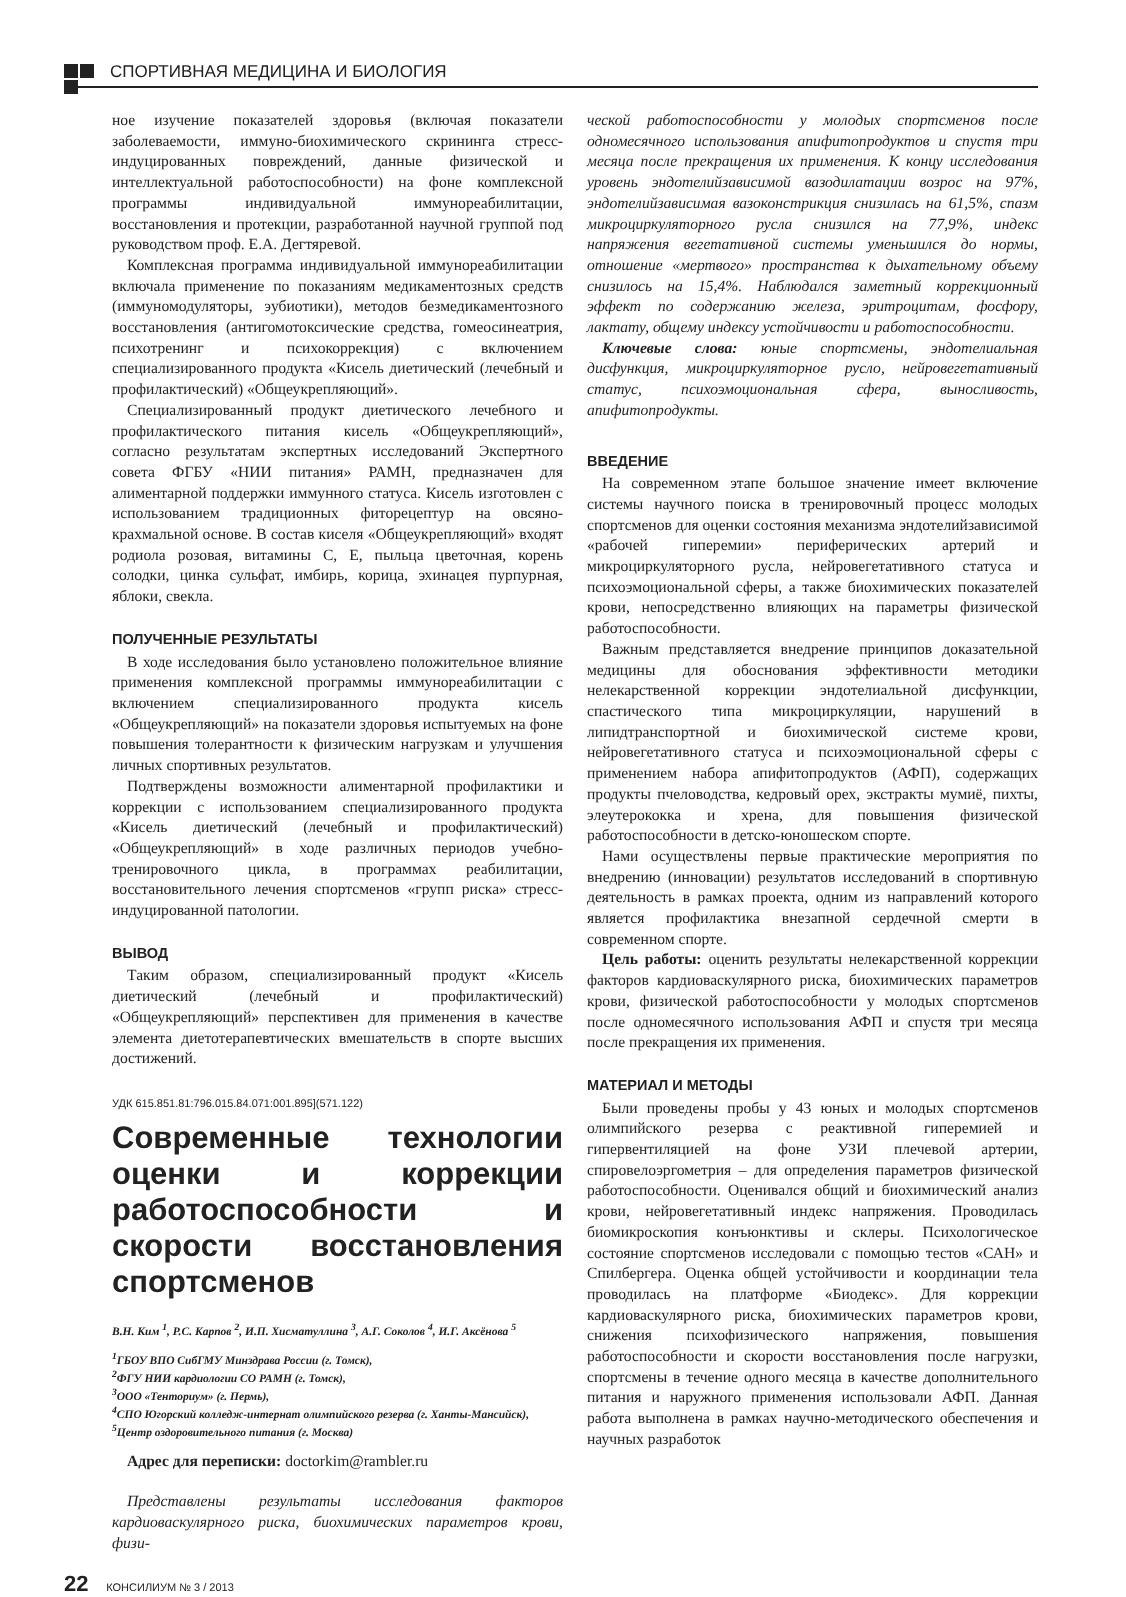СПОРТИВНАЯ МЕДИЦИНА И БИОЛОГИЯ
ное изучение показателей здоровья (включая показатели заболеваемости, иммуно-биохимического скрининга стресс-индуцированных повреждений, данные физической и интеллектуальной работоспособности) на фоне комплексной программы индивидуальной иммунореабилитации, восстановления и протекции, разработанной научной группой под руководством проф. Е.А. Дегтяревой.
Комплексная программа индивидуальной иммунореабилитации включала применение по показаниям медикаментозных средств (иммуномодуляторы, эубиотики), методов безмедикаментозного восстановления (антигомотоксические средства, гомеосинеатрия, психотренинг и психокоррекция) с включением специализированного продукта «Кисель диетический (лечебный и профилактический) «Общеукрепляющий».
Специализированный продукт диетического лечебного и профилактического питания кисель «Общеукрепляющий», согласно результатам экспертных исследований Экспертного совета ФГБУ «НИИ питания» РАМН, предназначен для алиментарной поддержки иммунного статуса. Кисель изготовлен с использованием традиционных фиторецептур на овсяно-крахмальной основе. В состав киселя «Общеукрепляющий» входят родиола розовая, витамины С, Е, пыльца цветочная, корень солодки, цинка сульфат, имбирь, корица, эхинацея пурпурная, яблоки, свекла.
ПОЛУЧЕННЫЕ РЕЗУЛЬТАТЫ
В ходе исследования было установлено положительное влияние применения комплексной программы иммунореабилитации с включением специализированного продукта кисель «Общеукрепляющий» на показатели здоровья испытуемых на фоне повышения толерантности к физическим нагрузкам и улучшения личных спортивных результатов.
Подтверждены возможности алиментарной профилактики и коррекции с использованием специализированного продукта «Кисель диетический (лечебный и профилактический) «Общеукрепляющий» в ходе различных периодов учебно-тренировочного цикла, в программах реабилитации, восстановительного лечения спортсменов «групп риска» стресс-индуцированной патологии.
ВЫВОД
Таким образом, специализированный продукт «Кисель диетический (лечебный и профилактический) «Общеукрепляющий» перспективен для применения в качестве элемента диетотерапевтических вмешательств в спорте высших достижений.
УДК 615.851.81:796.015.84.071:001.895](571.122)
Современные технологии оценки и коррекции работоспособности и скорости восстановления спортсменов
В.Н. Ким <sup>1</sup>, Р.С. Карпов <sup>2</sup>, И.П. Хисматуллина <sup>3</sup>, А.Г. Соколов <sup>4</sup>, И.Г. Аксёнова <sup>5</sup>
<sup>1</sup> ГБОУ ВПО СибГМУ Минздрава России (г. Томск),
<sup>2</sup> ФГУ НИИ кардиологии СО РАМН (г. Томск),
<sup>3</sup> ООО «Тенториум» (г. Пермь),
<sup>4</sup> СПО Югорский колледж-интернат олимпийского резерва (г. Ханты-Мансийск),
<sup>5</sup> Центр оздоровительного питания (г. Москва)
Адрес для переписки: doctorkim@rambler.ru
Представлены результаты исследования факторов кардиоваскулярного риска, биохимических параметров крови, физи-
ческой работоспособности у молодых спортсменов после одномесячного использования апифитопродуктов и спустя три месяца после прекращения их применения. К концу исследования уровень эндотелийзависимой вазодилатации возрос на 97%, эндотелийзависимая вазоконстрикция снизилась на 61,5%, спазм микроциркуляторного русла снизился на 77,9%, индекс напряжения вегетативной системы уменьшился до нормы, отношение «мертвого» пространства к дыхательному объему снизилось на 15,4%. Наблюдался заметный коррекционный эффект по содержанию железа, эритроцитам, фосфору, лактату, общему индексу устойчивости и работоспособности.
Ключевые слова: юные спортсмены, эндотелиальная дисфункция, микроциркуляторное русло, нейровегетативный статус, психоэмоциональная сфера, выносливость, апифитопродукты.
ВВЕДЕНИЕ
На современном этапе большое значение имеет включение системы научного поиска в тренировочный процесс молодых спортсменов для оценки состояния механизма эндотелийзависимой «рабочей гиперемии» периферических артерий и микроциркуляторного русла, нейровегетативного статуса и психоэмоциональной сферы, а также биохимических показателей крови, непосредственно влияющих на параметры физической работоспособности.
Важным представляется внедрение принципов доказательной медицины для обоснования эффективности методики нелекарственной коррекции эндотелиальной дисфункции, спастического типа микроциркуляции, нарушений в липидтранспортной и биохимической системе крови, нейровегетативного статуса и психоэмоциональной сферы с применением набора апифитопродуктов (АФП), содержащих продукты пчеловодства, кедровый орех, экстракты мумиё, пихты, элеутерококка и хрена, для повышения физической работоспособности в детско-юношеском спорте.
Нами осуществлены первые практические мероприятия по внедрению (инновации) результатов исследований в спортивную деятельность в рамках проекта, одним из направлений которого является профилактика внезапной сердечной смерти в современном спорте.
Цель работы: оценить результаты нелекарственной коррекции факторов кардиоваскулярного риска, биохимических параметров крови, физической работоспособности у молодых спортсменов после одномесячного использования АФП и спустя три месяца после прекращения их применения.
МАТЕРИАЛ И МЕТОДЫ
Были проведены пробы у 43 юных и молодых спортсменов олимпийского резерва с реактивной гиперемией и гипервентиляцией на фоне УЗИ плечевой артерии, спировелоэргометрия – для определения параметров физической работоспособности. Оценивался общий и биохимический анализ крови, нейровегетативный индекс напряжения. Проводилась биомикроскопия конъюнктивы и склеры. Психологическое состояние спортсменов исследовали с помощью тестов «САН» и Спилбергера. Оценка общей устойчивости и координации тела проводилась на платформе «Биодекс». Для коррекции кардиоваскулярного риска, биохимических параметров крови, снижения психофизического напряжения, повышения работоспособности и скорости восстановления после нагрузки, спортсмены в течение одного месяца в качестве дополнительного питания и наружного применения использовали АФП. Данная работа выполнена в рамках научно-методического обеспечения и научных разработок
22 КОНСИЛИУМ № 3 / 2013